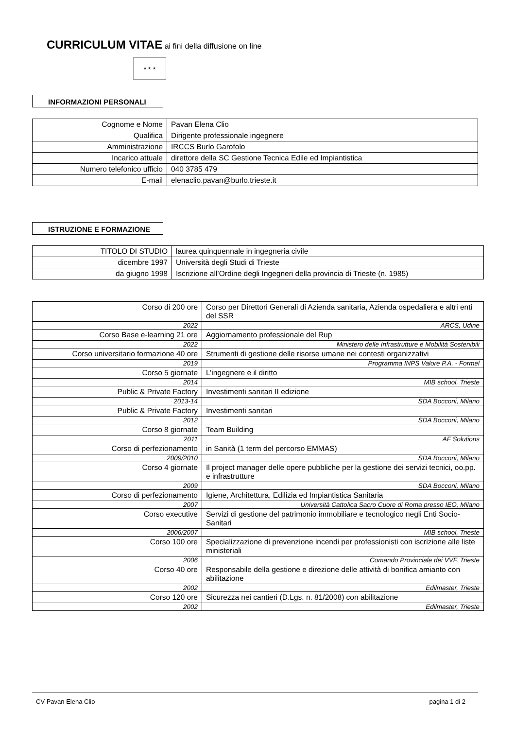CURRICULUM VITAE ai fini della diffusione on line
★ ★ ★
INFORMAZIONI PERSONALI
| Cognome e Nome | Pavan Elena Clio |
| Qualifica | Dirigente professionale ingegnere |
| Amministrazione | IRCCS Burlo Garofolo |
| Incarico attuale | direttore della SC Gestione Tecnica Edile ed Impiantistica |
| Numero telefonico ufficio | 040 3785 479 |
| E-mail | elenaclio.pavan@burlo.trieste.it |
ISTRUZIONE E FORMAZIONE
| TITOLO DI STUDIO | laurea quinquennale in ingegneria civile |
| dicembre 1997 | Università degli Studi di Trieste |
| da giugno 1998 | Iscrizione all’Ordine degli Ingegneri della provincia di Trieste (n. 1985) |
| Corso di 200 ore | Corso per Direttori Generali di Azienda sanitaria, Azienda ospedaliera e altri enti del SSR |
| 2022 | ARCS, Udine |
| Corso Base e-learning 21 ore | Aggiornamento professionale del Rup |
| 2022 | Ministero delle Infrastrutture e Mobilità Sostenibili |
| Corso universitario formazione 40 ore | Strumenti di gestione delle risorse umane nei contesti organizzativi |
| 2019 | Programma INPS Valore P.A. - Formel |
| Corso 5 giornate | L’ingegnere e il diritto |
| 2014 | MIB school, Trieste |
| Public & Private Factory | Investimenti sanitari II edizione |
| 2013-14 | SDA Bocconi, Milano |
| Public & Private Factory | Investimenti sanitari |
| 2012 | SDA Bocconi, Milano |
| Corso 8 giornate | Team Building |
| 2011 | AF Solutions |
| Corso di perfezionamento | in Sanità (1 term del percorso EMMAS) |
| 2009/2010 | SDA Bocconi, Milano |
| Corso 4 giornate | Il project manager delle opere pubbliche per la gestione dei servizi tecnici, oo.pp. e infrastrutture |
| 2009 | SDA Bocconi, Milano |
| Corso di perfezionamento | Igiene, Architettura, Edilizia ed Impiantistica Sanitaria |
| 2007 | Università Cattolica Sacro Cuore di Roma presso IEO, Milano |
| Corso executive | Servizi di gestione del patrimonio immobiliare e tecnologico negli Enti Socio-Sanitari |
| 2006/2007 | MIB school, Trieste |
| Corso 100 ore | Specializzazione di prevenzione incendi per professionisti con iscrizione alle liste ministeriali |
| 2006 | Comando Provinciale dei VVF, Trieste |
| Corso 40 ore | Responsabile della gestione e direzione delle attività di bonifica amianto con abilitazione |
| 2002 | Edilmaster, Trieste |
| Corso 120 ore | Sicurezza nei cantieri (D.Lgs. n. 81/2008) con abilitazione |
| 2002 | Edilmaster, Trieste |
CV Pavan Elena Clio pagina 1 di 2